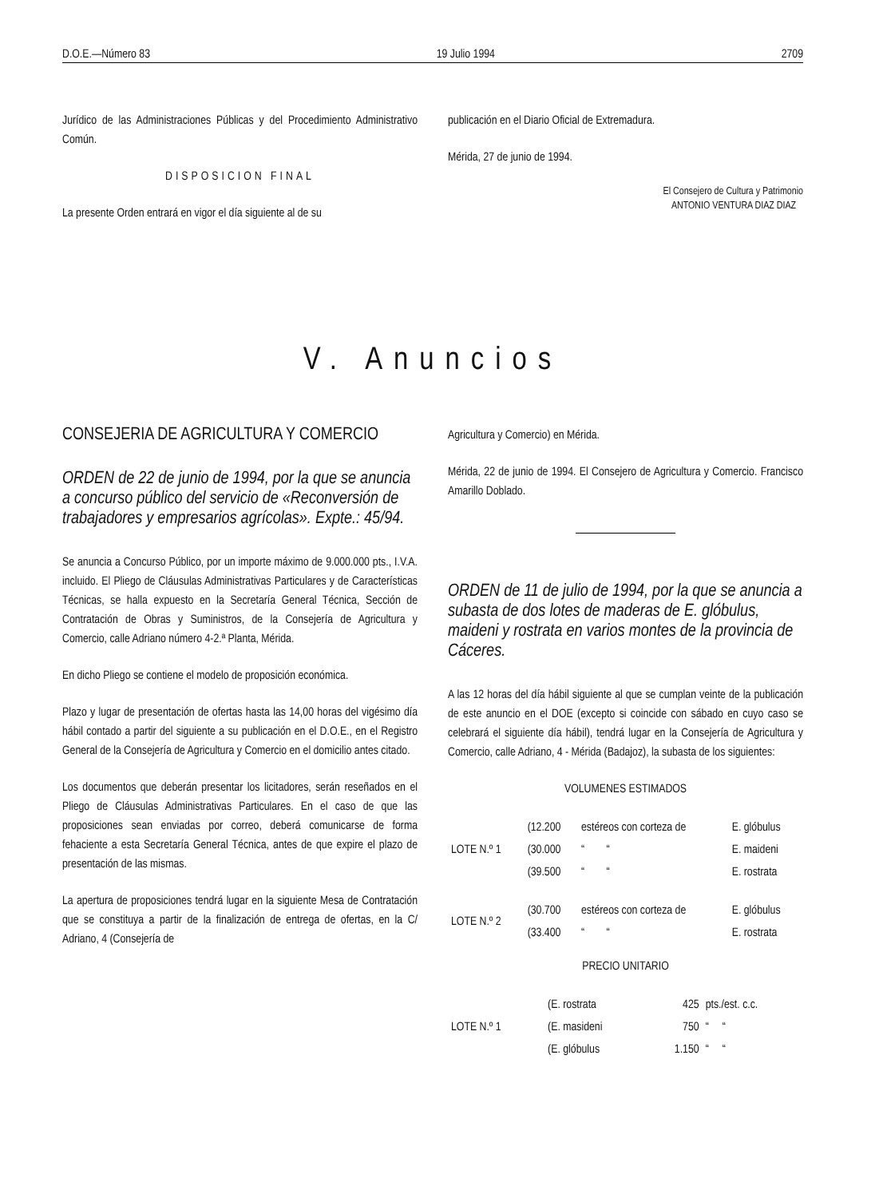D.O.E.—Número 83 19 Julio 1994 2709
Jurídico de las Administraciones Públicas y del Procedimiento Administrativo Común.
DISPOSICION FINAL
La presente Orden entrará en vigor el día siguiente al de su
publicación en el Diario Oficial de Extremadura.
Mérida, 27 de junio de 1994.
El Consejero de Cultura y Patrimonio
ANTONIO VENTURA DIAZ DIAZ
V. Anuncios
CONSEJERIA DE AGRICULTURA Y COMERCIO
ORDEN de 22 de junio de 1994, por la que se anuncia a concurso público del servicio de «Reconversión de trabajadores y empresarios agrícolas». Expte.: 45/94.
Se anuncia a Concurso Público, por un importe máximo de 9.000.000 pts., I.V.A. incluido. El Pliego de Cláusulas Administrativas Particulares y de Características Técnicas, se halla expuesto en la Secretaría General Técnica, Sección de Contratación de Obras y Suministros, de la Consejería de Agricultura y Comercio, calle Adriano número 4-2.ª Planta, Mérida.
En dicho Pliego se contiene el modelo de proposición económica.
Plazo y lugar de presentación de ofertas hasta las 14,00 horas del vigésimo día hábil contado a partir del siguiente a su publicación en el D.O.E., en el Registro General de la Consejería de Agricultura y Comercio en el domicilio antes citado.
Los documentos que deberán presentar los licitadores, serán reseñados en el Pliego de Cláusulas Administrativas Particulares. En el caso de que las proposiciones sean enviadas por correo, deberá comunicarse de forma fehaciente a esta Secretaría General Técnica, antes de que expire el plazo de presentación de las mismas.
La apertura de proposiciones tendrá lugar en la siguiente Mesa de Contratación que se constituya a partir de la finalización de entrega de ofertas, en la C/ Adriano, 4 (Consejería de
Agricultura y Comercio) en Mérida.
Mérida, 22 de junio de 1994. El Consejero de Agricultura y Comercio. Francisco Amarillo Doblado.
ORDEN de 11 de julio de 1994, por la que se anuncia a subasta de dos lotes de maderas de E. glóbulus, maideni y rostrata en varios montes de la provincia de Cáceres.
A las 12 horas del día hábil siguiente al que se cumplan veinte de la publicación de este anuncio en el DOE (excepto si coincide con sábado en cuyo caso se celebrará el siguiente día hábil), tendrá lugar en la Consejería de Agricultura y Comercio, calle Adriano, 4 - Mérida (Badajoz), la subasta de los siguientes:
VOLUMENES ESTIMADOS
| LOTE N.º 1 | (12.200 | estéreos con corteza de | E. glóbulus |
| | (30.000 | “ “ | E. maideni |
| | (39.500 | “ “ | E. rostrata |
| LOTE N.º 2 | (30.700 | estéreos con corteza de | E. glóbulus |
| | (33.400 | “ “ | E. rostrata |
PRECIO UNITARIO
| LOTE N.º 1 | (E. rostrata | 425 | pts./est. c.c. |
| | (E. masideni | 750 | “ “ |
| | (E. glóbulus | 1.150 | “ “ |